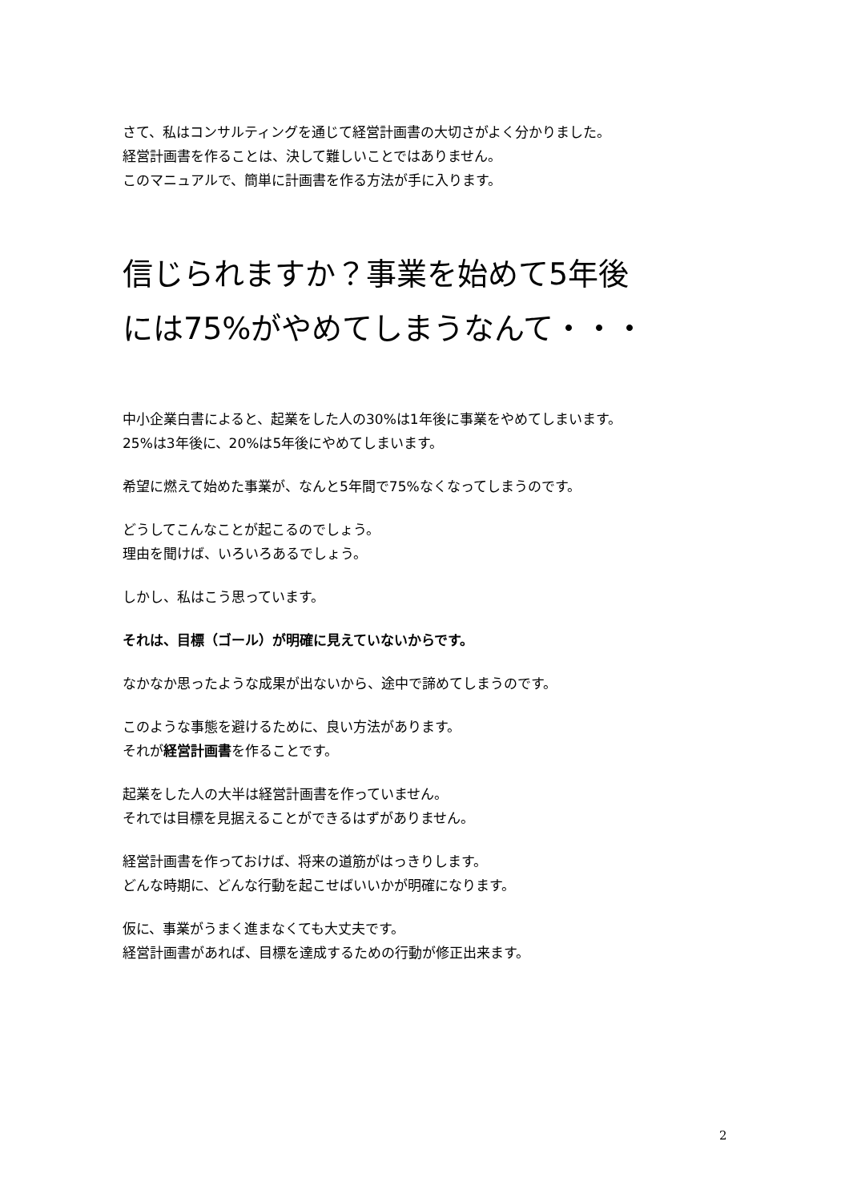さて、私はコンサルティングを通じて経営計画書の大切さがよく分かりました。
経営計画書を作ることは、決して難しいことではありません。
このマニュアルで、簡単に計画書を作る方法が手に入ります。
信じられますか？事業を始めて5年後
には75%がやめてしまうなんて・・・
中小企業白書によると、起業をした人の30%は1年後に事業をやめてしまいます。
25%は3年後に、20%は5年後にやめてしまいます。
希望に燃えて始めた事業が、なんと5年間で75%なくなってしまうのです。
どうしてこんなことが起こるのでしょう。
理由を聞けば、いろいろあるでしょう。
しかし、私はこう思っています。
それは、目標（ゴール）が明確に見えていないからです。
なかなか思ったような成果が出ないから、途中で諦めてしまうのです。
このような事態を避けるために、良い方法があります。
それが経営計画書を作ることです。
起業をした人の大半は経営計画書を作っていません。
それでは目標を見据えることができるはずがありません。
経営計画書を作っておけば、将来の道筋がはっきりします。
どんな時期に、どんな行動を起こせばいいかが明確になります。
仮に、事業がうまく進まなくても大丈夫です。
経営計画書があれば、目標を達成するための行動が修正出来ます。
2